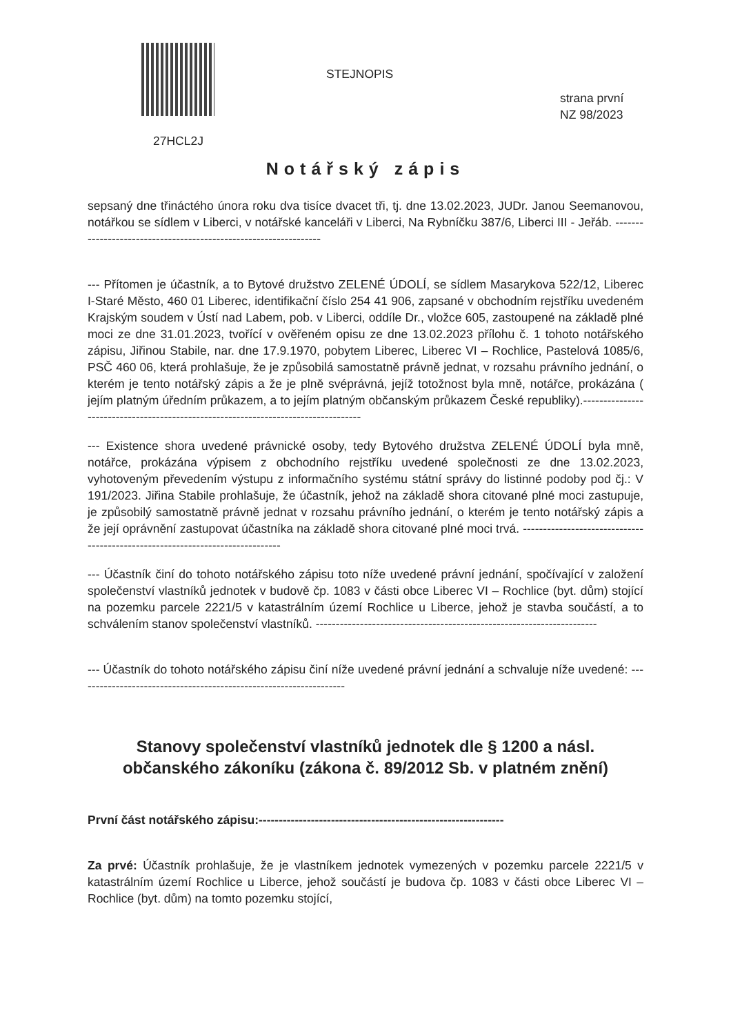STEJNOPIS
strana první
NZ 98/2023
27HCL2J
Notářský zápis
sepsaný dne třináctého února roku dva tisíce dvacet tři, tj. dne 13.02.2023, JUDr. Janou Seemanovou, notářkou se sídlem v Liberci, v notářské kanceláři v Liberci, Na Rybníčku 387/6, Liberci III - Jeřáb. -----------------------------------------------------------------
--- Přítomen je účastník, a to Bytové družstvo ZELENÉ ÚDOLÍ, se sídlem Masarykova 522/12, Liberec I-Staré Město, 460 01 Liberec, identifikační číslo 254 41 906, zapsané v obchodním rejstříku uvedeném Krajským soudem v Ústí nad Labem, pob. v Liberci, oddíle Dr., vložce 605, zastoupené na základě plné moci ze dne 31.01.2023, tvořící v ověřeném opisu ze dne 13.02.2023 přílohu č. 1 tohoto notářského zápisu, Jiřinou Stabile, nar. dne 17.9.1970, pobytem Liberec, Liberec VI – Rochlice, Pastelová 1085/6, PSČ 460 06, která prohlašuje, že je způsobilá samostatně právně jednat, v rozsahu právního jednání, o kterém je tento notářský zápis a že je plně svéprávná, jejíž totožnost byla mně, notářce, prokázána ( jejím platným úředním průkazem, a to jejím platným občanským průkazem České republiky).-----------------------------------------------------------------------------------
--- Existence shora uvedené právnické osoby, tedy Bytového družstva ZELENÉ ÚDOLÍ byla mně, notářce, prokázána výpisem z obchodního rejstříku uvedené společnosti ze dne 13.02.2023, vyhotoveným převedením výstupu z informačního systému státní správy do listinné podoby pod čj.: V 191/2023. Jiřina Stabile prohlašuje, že účastník, jehož na základě shora citované plné moci zastupuje, je způsobilý samostatně právně jednat v rozsahu právního jednání, o kterém je tento notářský zápis a že její oprávnění zastupovat účastníka na základě shora citované plné moci trvá. ------------------------------------------------------------------------------
--- Účastník činí do tohoto notářského zápisu toto níže uvedené právní jednání, spočívající v založení společenství vlastníků jednotek v budově čp. 1083 v části obce Liberec VI – Rochlice (byt. dům) stojící na pozemku parcele 2221/5 v katastrálním území Rochlice u Liberce, jehož je stavba součástí, a to schválením stanov společenství vlastníků. ----------------------------------------------------------------------
--- Účastník do tohoto notářského zápisu činí níže uvedené právní jednání a schvaluje níže uvedené: -------------------------------------------------------------------
Stanovy společenství vlastníků jednotek dle § 1200 a násl. občanského zákoníku (zákona č. 89/2012 Sb. v platném znění)
První část notářského zápisu:-------------------------------------------------------------
Za prvé: Účastník prohlašuje, že je vlastníkem jednotek vymezených v pozemku parcele 2221/5 v katastrálním území Rochlice u Liberce, jehož součástí je budova čp. 1083 v části obce Liberec VI – Rochlice (byt. dům) na tomto pozemku stojící,